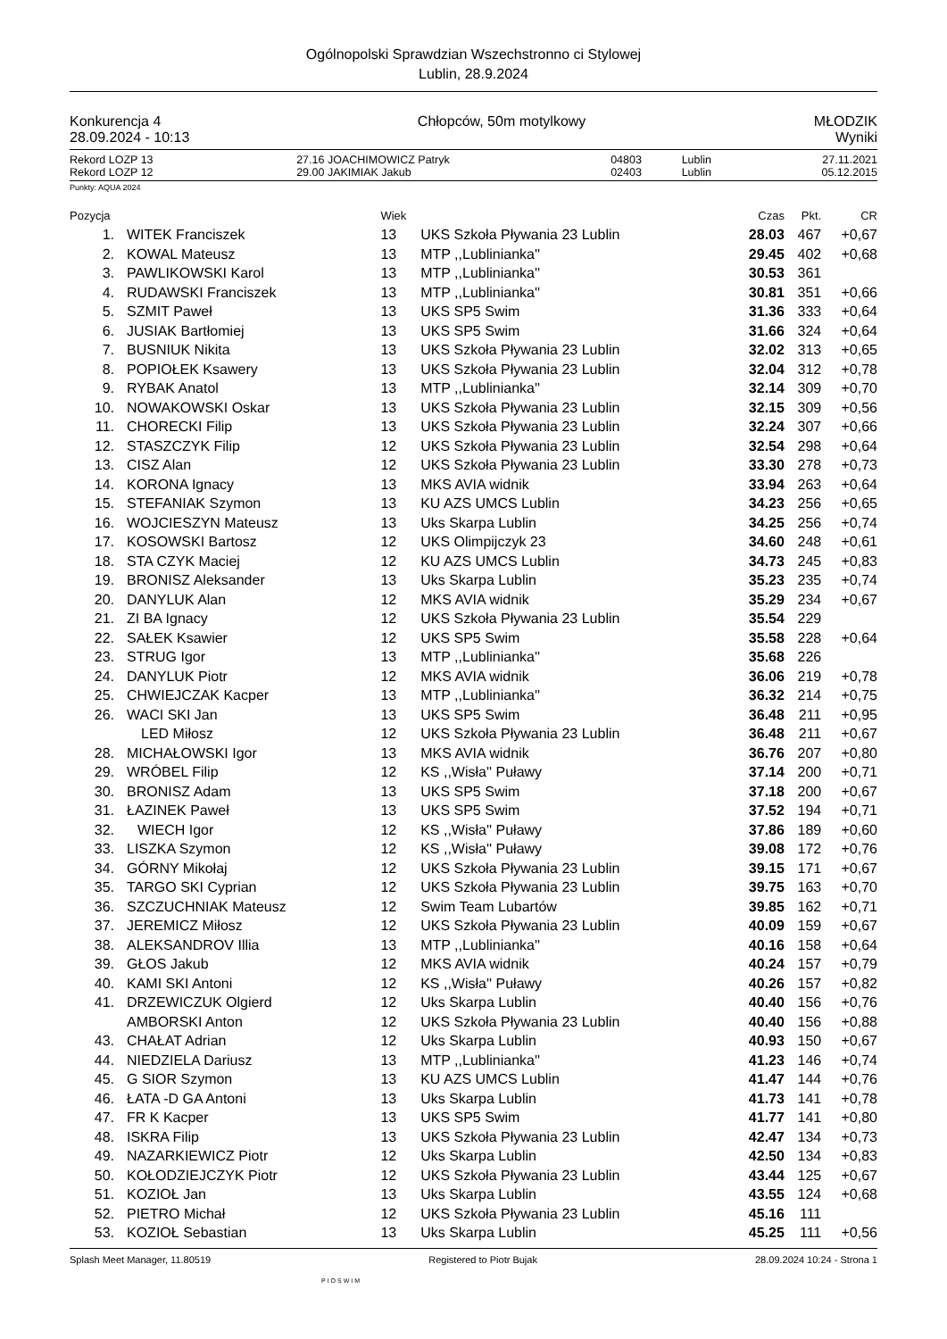Ogólnopolski Sprawdzian Wszechstronno ci Stylowej
Lublin, 28.9.2024
Konkurencja 4
28.09.2024 - 10:13
Chłopców, 50m motylkowy MŁODZIK
Wyniki
| Rekord LOZP 13 | 27.16 | JOACHIMOWICZ Patryk | 04803 | Lublin | 27.11.2021 |
| Rekord LOZP 12 | 29.00 | JAKIMIAK Jakub | 02403 | Lublin | 05.12.2015 |
Punkty: AQUA 2024
| Pozycja | | Wiek | | Czas | Pkt. | CR |
| 1. | WITEK Franciszek | 13 | UKS Szkoła Pływania 23 Lublin | 28.03 | 467 | +0,67 |
| 2. | KOWAL Mateusz | 13 | MTP ,,Lublinianka'' | 29.45 | 402 | +0,68 |
| 3. | PAWLIKOWSKI Karol | 13 | MTP ,,Lublinianka'' | 30.53 | 361 | |
| 4. | RUDAWSKI Franciszek | 13 | MTP ,,Lublinianka'' | 30.81 | 351 | +0,66 |
| 5. | SZMIT Paweł | 13 | UKS SP5 Swim | 31.36 | 333 | +0,64 |
| 6. | JUSIAK Bartłomiej | 13 | UKS SP5 Swim | 31.66 | 324 | +0,64 |
| 7. | BUSNIUK Nikita | 13 | UKS Szkoła Pływania 23 Lublin | 32.02 | 313 | +0,65 |
| 8. | POPIOŁEK Ksawery | 13 | UKS Szkoła Pływania 23 Lublin | 32.04 | 312 | +0,78 |
| 9. | RYBAK Anatol | 13 | MTP ,,Lublinianka'' | 32.14 | 309 | +0,70 |
| 10. | NOWAKOWSKI Oskar | 13 | UKS Szkoła Pływania 23 Lublin | 32.15 | 309 | +0,56 |
| 11. | CHORECKI Filip | 13 | UKS Szkoła Pływania 23 Lublin | 32.24 | 307 | +0,66 |
| 12. | STASZCZYK Filip | 12 | UKS Szkoła Pływania 23 Lublin | 32.54 | 298 | +0,64 |
| 13. | CISZ Alan | 12 | UKS Szkoła Pływania 23 Lublin | 33.30 | 278 | +0,73 |
| 14. | KORONA Ignacy | 13 | MKS AVIA widnik | 33.94 | 263 | +0,64 |
| 15. | STEFANIAK Szymon | 13 | KU AZS UMCS Lublin | 34.23 | 256 | +0,65 |
| 16. | WOJCIESZYN Mateusz | 13 | Uks Skarpa Lublin | 34.25 | 256 | +0,74 |
| 17. | KOSOWSKI Bartosz | 12 | UKS Olimpijczyk 23 | 34.60 | 248 | +0,61 |
| 18. | STA CZYK Maciej | 12 | KU AZS UMCS Lublin | 34.73 | 245 | +0,83 |
| 19. | BRONISZ Aleksander | 13 | Uks Skarpa Lublin | 35.23 | 235 | +0,74 |
| 20. | DANYLUK Alan | 12 | MKS AVIA widnik | 35.29 | 234 | +0,67 |
| 21. | ZI BA Ignacy | 12 | UKS Szkoła Pływania 23 Lublin | 35.54 | 229 | |
| 22. | SAŁEK Ksawier | 12 | UKS SP5 Swim | 35.58 | 228 | +0,64 |
| 23. | STRUG Igor | 13 | MTP ,,Lublinianka'' | 35.68 | 226 | |
| 24. | DANYLUK Piotr | 12 | MKS AVIA widnik | 36.06 | 219 | +0,78 |
| 25. | CHWIEJCZAK Kacper | 13 | MTP ,,Lublinianka'' | 36.32 | 214 | +0,75 |
| 26. | WACI SKI Jan | 13 | UKS SP5 Swim | 36.48 | 211 | +0,95 |
| | LED Miłosz | 12 | UKS Szkoła Pływania 23 Lublin | 36.48 | 211 | +0,67 |
| 28. | MICHAŁOWSKI Igor | 13 | MKS AVIA widnik | 36.76 | 207 | +0,80 |
| 29. | WRÓBEL Filip | 12 | KS ,,Wisła'' Puławy | 37.14 | 200 | +0,71 |
| 30. | BRONISZ Adam | 13 | UKS SP5 Swim | 37.18 | 200 | +0,67 |
| 31. | ŁAZINEK Paweł | 13 | UKS SP5 Swim | 37.52 | 194 | +0,71 |
| 32. | WIECH Igor | 12 | KS ,,Wisła'' Puławy | 37.86 | 189 | +0,60 |
| 33. | LISZKA Szymon | 12 | KS ,,Wisła'' Puławy | 39.08 | 172 | +0,76 |
| 34. | GÓRNY Mikołaj | 12 | UKS Szkoła Pływania 23 Lublin | 39.15 | 171 | +0,67 |
| 35. | TARGO SKI Cyprian | 12 | UKS Szkoła Pływania 23 Lublin | 39.75 | 163 | +0,70 |
| 36. | SZCZUCHNIAK Mateusz | 12 | Swim Team Lubartów | 39.85 | 162 | +0,71 |
| 37. | JEREMICZ Miłosz | 12 | UKS Szkoła Pływania 23 Lublin | 40.09 | 159 | +0,67 |
| 38. | ALEKSANDROV Illia | 13 | MTP ,,Lublinianka'' | 40.16 | 158 | +0,64 |
| 39. | GŁOS Jakub | 12 | MKS AVIA widnik | 40.24 | 157 | +0,79 |
| 40. | KAMI SKI Antoni | 12 | KS ,,Wisła'' Puławy | 40.26 | 157 | +0,82 |
| 41. | DRZEWICZUK Olgierd | 12 | Uks Skarpa Lublin | 40.40 | 156 | +0,76 |
| | AMBORSKI Anton | 12 | UKS Szkoła Pływania 23 Lublin | 40.40 | 156 | +0,88 |
| 43. | CHAŁAT Adrian | 12 | Uks Skarpa Lublin | 40.93 | 150 | +0,67 |
| 44. | NIEDZIELA Dariusz | 13 | MTP ,,Lublinianka'' | 41.23 | 146 | +0,74 |
| 45. | G SIOR Szymon | 13 | KU AZS UMCS Lublin | 41.47 | 144 | +0,76 |
| 46. | ŁATA -D GA Antoni | 13 | Uks Skarpa Lublin | 41.73 | 141 | +0,78 |
| 47. | FR K Kacper | 13 | UKS SP5 Swim | 41.77 | 141 | +0,80 |
| 48. | ISKRA Filip | 13 | UKS Szkoła Pływania 23 Lublin | 42.47 | 134 | +0,73 |
| 49. | NAZARKIEWICZ Piotr | 12 | Uks Skarpa Lublin | 42.50 | 134 | +0,83 |
| 50. | KOŁODZIEJCZYK Piotr | 12 | UKS Szkoła Pływania 23 Lublin | 43.44 | 125 | +0,67 |
| 51. | KOZIOŁ Jan | 13 | Uks Skarpa Lublin | 43.55 | 124 | +0,68 |
| 52. | PIETRO Michał | 12 | UKS Szkoła Pływania 23 Lublin | 45.16 | 111 | |
| 53. | KOZIOŁ Sebastian | 13 | Uks Skarpa Lublin | 45.25 | 111 | +0,56 |
Splash Meet Manager, 11.80519 Registered to Piotr Bujak 28.09.2024 10:24 - Strona 1
PIOSWIM